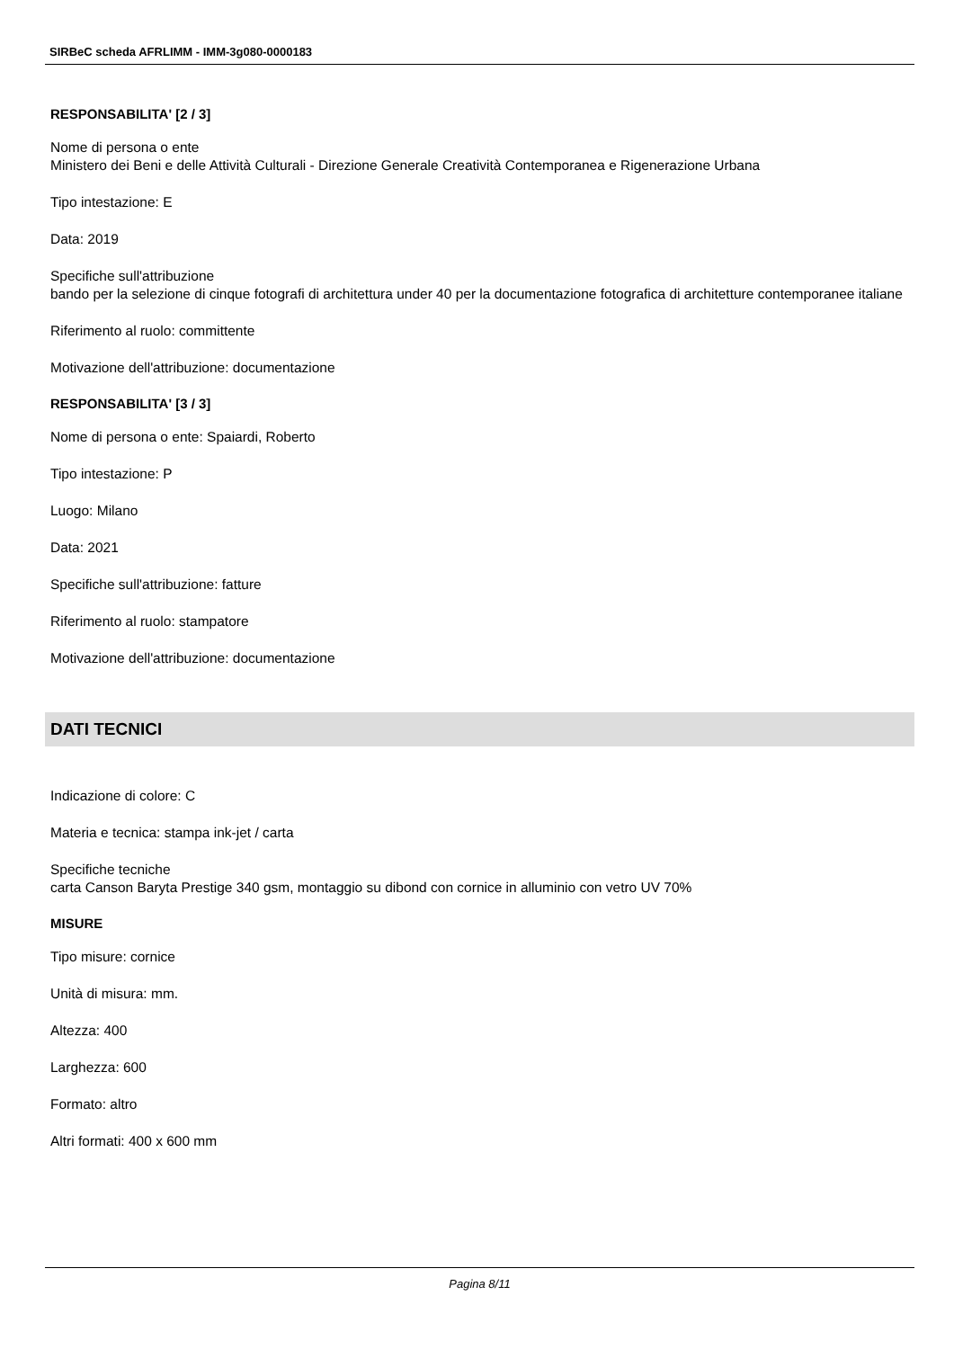SIRBeC scheda AFRLIMM - IMM-3g080-0000183
RESPONSABILITA' [2 / 3]
Nome di persona o ente
Ministero dei Beni e delle Attività Culturali - Direzione Generale Creatività Contemporanea e Rigenerazione Urbana
Tipo intestazione: E
Data: 2019
Specifiche sull'attribuzione
bando per la selezione di cinque fotografi di architettura under 40 per la documentazione fotografica di architetture contemporanee italiane
Riferimento al ruolo: committente
Motivazione dell'attribuzione: documentazione
RESPONSABILITA' [3 / 3]
Nome di persona o ente: Spaiardi, Roberto
Tipo intestazione: P
Luogo: Milano
Data: 2021
Specifiche sull'attribuzione: fatture
Riferimento al ruolo: stampatore
Motivazione dell'attribuzione: documentazione
DATI TECNICI
Indicazione di colore: C
Materia e tecnica: stampa ink-jet / carta
Specifiche tecniche
carta Canson Baryta Prestige 340 gsm, montaggio su dibond con cornice in alluminio con vetro UV 70%
MISURE
Tipo misure: cornice
Unità di misura: mm.
Altezza: 400
Larghezza: 600
Formato: altro
Altri formati: 400 x 600 mm
Pagina 8/11